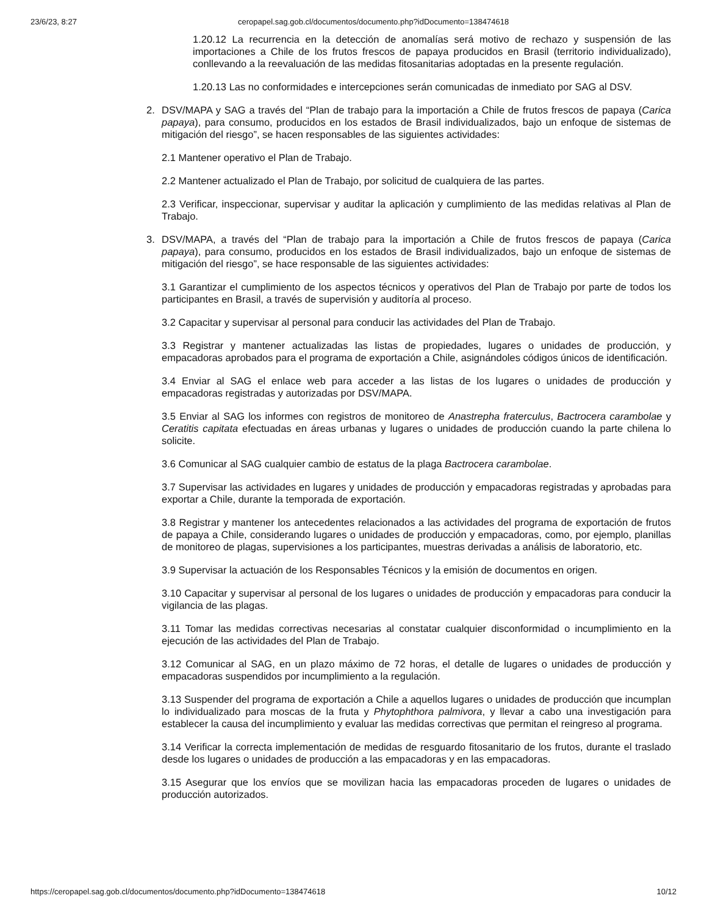23/6/23, 8:27 ceropapel.sag.gob.cl/documentos/documento.php?idDocumento=138474618
1.20.12 La recurrencia en la detección de anomalías será motivo de rechazo y suspensión de las importaciones a Chile de los frutos frescos de papaya producidos en Brasil (territorio individualizado), conllevando a la reevaluación de las medidas fitosanitarias adoptadas en la presente regulación.
1.20.13 Las no conformidades e intercepciones serán comunicadas de inmediato por SAG al DSV.
2. DSV/MAPA y SAG a través del “Plan de trabajo para la importación a Chile de frutos frescos de papaya (Carica papaya), para consumo, producidos en los estados de Brasil individualizados, bajo un enfoque de sistemas de mitigación del riesgo”, se hacen responsables de las siguientes actividades:
2.1 Mantener operativo el Plan de Trabajo.
2.2 Mantener actualizado el Plan de Trabajo, por solicitud de cualquiera de las partes.
2.3 Verificar, inspeccionar, supervisar y auditar la aplicación y cumplimiento de las medidas relativas al Plan de Trabajo.
3. DSV/MAPA, a través del “Plan de trabajo para la importación a Chile de frutos frescos de papaya (Carica papaya), para consumo, producidos en los estados de Brasil individualizados, bajo un enfoque de sistemas de mitigación del riesgo”, se hace responsable de las siguientes actividades:
3.1 Garantizar el cumplimiento de los aspectos técnicos y operativos del Plan de Trabajo por parte de todos los participantes en Brasil, a través de supervisión y auditoría al proceso.
3.2 Capacitar y supervisar al personal para conducir las actividades del Plan de Trabajo.
3.3 Registrar y mantener actualizadas las listas de propiedades, lugares o unidades de producción, y empacadoras aprobados para el programa de exportación a Chile, asignándoles códigos únicos de identificación.
3.4 Enviar al SAG el enlace web para acceder a las listas de los lugares o unidades de producción y empacadoras registradas y autorizadas por DSV/MAPA.
3.5 Enviar al SAG los informes con registros de monitoreo de Anastrepha fraterculus, Bactrocera carambolae y Ceratitis capitata efectuadas en áreas urbanas y lugares o unidades de producción cuando la parte chilena lo solicite.
3.6 Comunicar al SAG cualquier cambio de estatus de la plaga Bactrocera carambolae.
3.7 Supervisar las actividades en lugares y unidades de producción y empacadoras registradas y aprobadas para exportar a Chile, durante la temporada de exportación.
3.8 Registrar y mantener los antecedentes relacionados a las actividades del programa de exportación de frutos de papaya a Chile, considerando lugares o unidades de producción y empacadoras, como, por ejemplo, planillas de monitoreo de plagas, supervisiones a los participantes, muestras derivadas a análisis de laboratorio, etc.
3.9 Supervisar la actuación de los Responsables Técnicos y la emisión de documentos en origen.
3.10 Capacitar y supervisar al personal de los lugares o unidades de producción y empacadoras para conducir la vigilancia de las plagas.
3.11 Tomar las medidas correctivas necesarias al constatar cualquier disconformidad o incumplimiento en la ejecución de las actividades del Plan de Trabajo.
3.12 Comunicar al SAG, en un plazo máximo de 72 horas, el detalle de lugares o unidades de producción y empacadoras suspendidos por incumplimiento a la regulación.
3.13 Suspender del programa de exportación a Chile a aquellos lugares o unidades de producción que incumplan lo individualizado para moscas de la fruta y Phytophthora palmivora, y llevar a cabo una investigación para establecer la causa del incumplimiento y evaluar las medidas correctivas que permitan el reingreso al programa.
3.14 Verificar la correcta implementación de medidas de resguardo fitosanitario de los frutos, durante el traslado desde los lugares o unidades de producción a las empacadoras y en las empacadoras.
3.15 Asegurar que los envíos que se movilizan hacia las empacadoras proceden de lugares o unidades de producción autorizados.
https://ceropapel.sag.gob.cl/documentos/documento.php?idDocumento=138474618 10/12